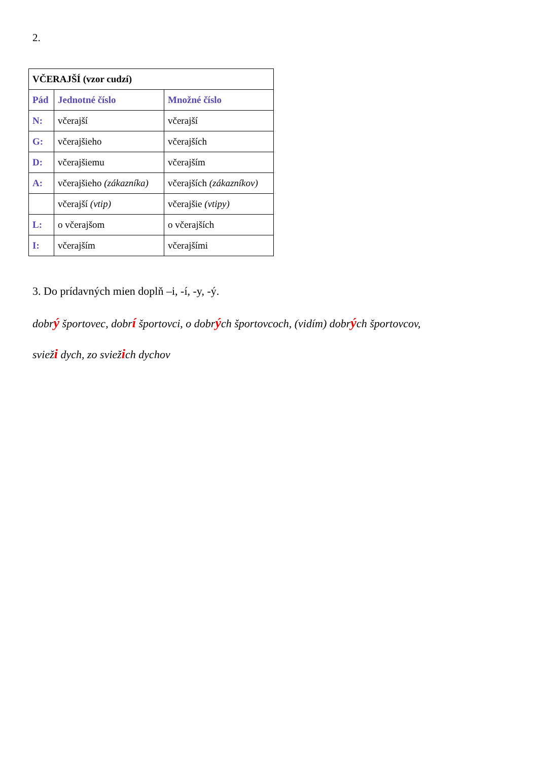2.
| VČERAJŠÍ (vzor cudzí) | | |
| --- | --- | --- |
| Pád | Jednotné číslo | Množné číslo |
| N: | včerajší | včerajší |
| G: | včerajšieho | včerajších |
| D: | včerajšiemu | včerajším |
| A: | včerajšieho (zákazníka) | včerajších (zákazníkov) |
| | včerajší (vtip) | včerajšie (vtipy) |
| L: | o včerajšom | o včerajších |
| I: | včerajším | včerajšími |
3. Do prídavných mien doplň –i, -í, -y, -ý.
dobrý športovec, dobrí športovci, o dobrých športovcoch, (vidím) dobrých športovcov,
svieži dych, zo sviežich dychov